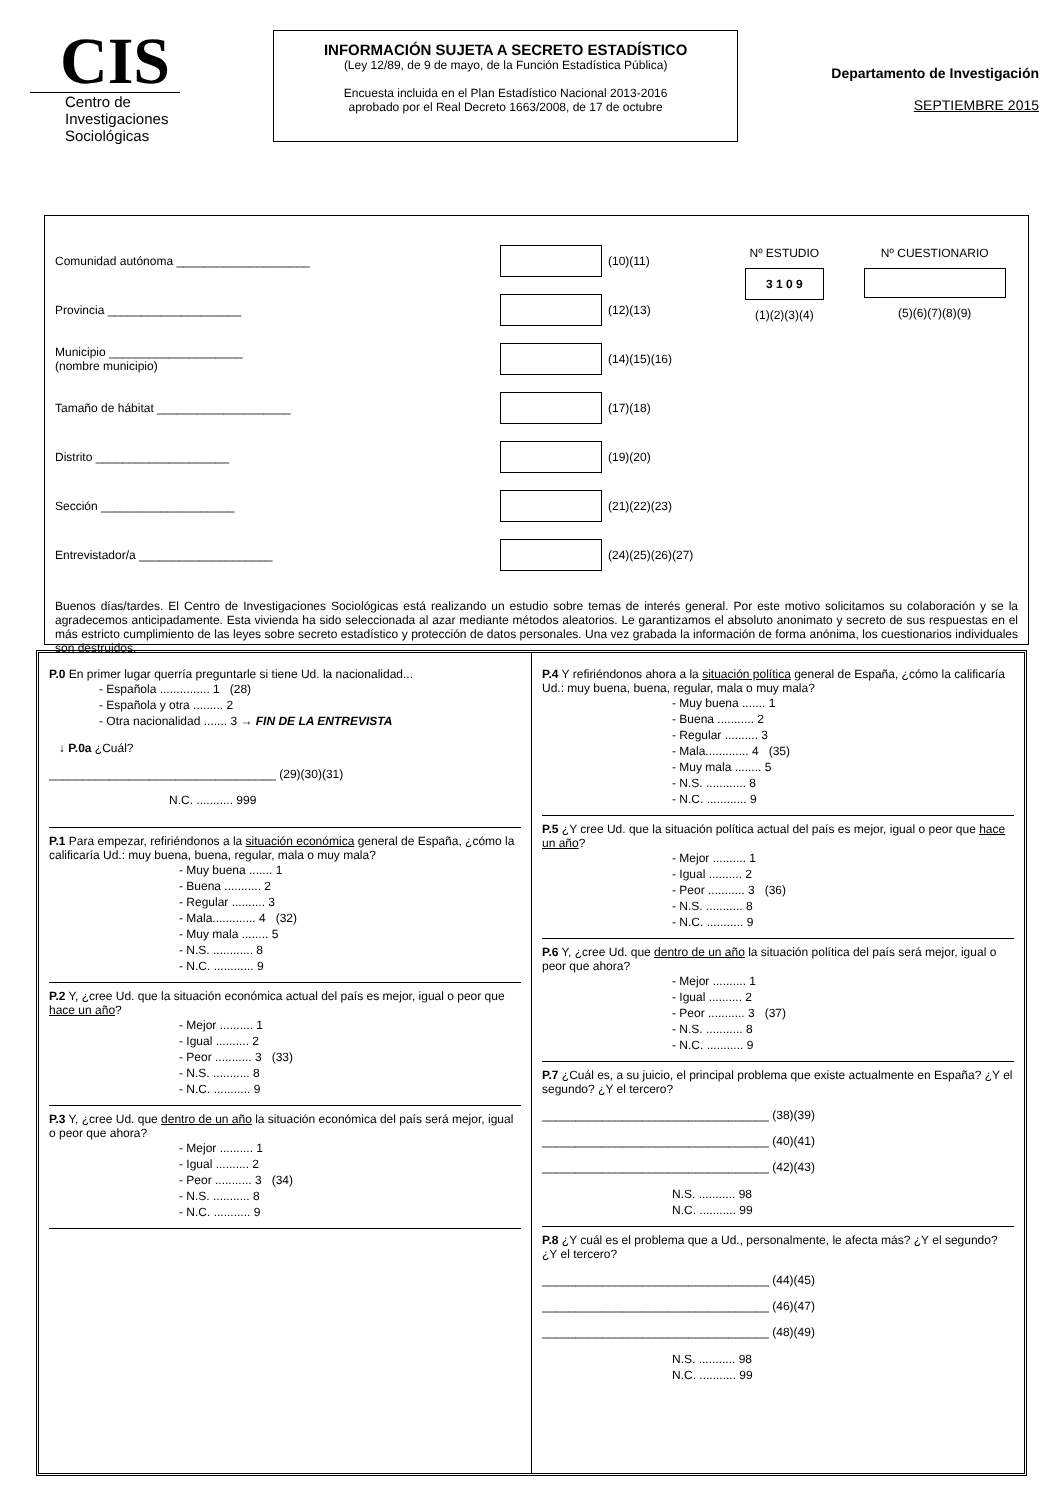CIS
Centro de
Investigaciones
Sociológicas
INFORMACIÓN SUJETA A SECRETO ESTADÍSTICO
(Ley 12/89, de 9 de mayo, de la Función Estadística Pública)
Encuesta incluida en el Plan Estadístico Nacional 2013-2016
aprobado por el Real Decreto 1663/2008, de 17 de octubre
Departamento de Investigación
SEPTIEMBRE 2015
Comunidad autónoma ____________________ (10)(11)
Provincia ____________________ (12)(13)
Municipio ____________________
(nombre municipio) (14)(15)(16)
Tamaño de hábitat ____________________ (17)(18)
Distrito ____________________ (19)(20)
Sección ____________________ (21)(22)(23)
Entrevistador/a ____________________ (24)(25)(26)(27)
Nº ESTUDIO
3 1 0 9
(1)(2)(3)(4)
Nº CUESTIONARIO
(5)(6)(7)(8)(9)
Buenos días/tardes. El Centro de Investigaciones Sociológicas está realizando un estudio sobre temas de interés general. Por este motivo solicitamos su colaboración y se la agradecemos anticipadamente. Esta vivienda ha sido seleccionada al azar mediante métodos aleatorios. Le garantizamos el absoluto anonimato y secreto de sus respuestas en el más estricto cumplimiento de las leyes sobre secreto estadístico y protección de datos personales. Una vez grabada la información de forma anónima, los cuestionarios individuales son destruidos.
P.0 En primer lugar querría preguntarle si tiene Ud. la nacionalidad...
- Española ............... 1 (28)
- Española y otra ......... 2
- Otra nacionalidad ....... 3 → FIN DE LA ENTREVISTA
↓ P.0a ¿Cuál?
__________________________________ (29)(30)(31)
N.C. ........... 999
P.1 Para empezar, refiriéndonos a la situación económica general de España, ¿cómo la calificaría Ud.: muy buena, buena, regular, mala o muy mala?
- Muy buena ....... 1
- Buena ........... 2
- Regular .......... 3
- Mala............. 4 (32)
- Muy mala ........ 5
- N.S. ............ 8
- N.C. ............ 9
P.2 Y, ¿cree Ud. que la situación económica actual del país es mejor, igual o peor que hace un año?
- Mejor .......... 1
- Igual .......... 2
- Peor ........... 3 (33)
- N.S. ........... 8
- N.C. ........... 9
P.3 Y, ¿cree Ud. que dentro de un año la situación económica del país será mejor, igual o peor que ahora?
- Mejor .......... 1
- Igual .......... 2
- Peor ........... 3 (34)
- N.S. ........... 8
- N.C. ........... 9
P.4 Y refiriéndonos ahora a la situación política general de España, ¿cómo la calificaría Ud.: muy buena, buena, regular, mala o muy mala?
- Muy buena ....... 1
- Buena ........... 2
- Regular .......... 3
- Mala............. 4 (35)
- Muy mala ........ 5
- N.S. ............ 8
- N.C. ............ 9
P.5 ¿Y cree Ud. que la situación política actual del país es mejor, igual o peor que hace un año?
- Mejor .......... 1
- Igual .......... 2
- Peor ........... 3 (36)
- N.S. ........... 8
- N.C. ........... 9
P.6 Y, ¿cree Ud. que dentro de un año la situación política del país será mejor, igual o peor que ahora?
- Mejor .......... 1
- Igual .......... 2
- Peor ........... 3 (37)
- N.S. ........... 8
- N.C. ........... 9
P.7 ¿Cuál es, a su juicio, el principal problema que existe actualmente en España? ¿Y el segundo? ¿Y el tercero?
__________________________________ (38)(39)
__________________________________ (40)(41)
__________________________________ (42)(43)
N.S. ........... 98
N.C. ........... 99
P.8 ¿Y cuál es el problema que a Ud., personalmente, le afecta más? ¿Y el segundo? ¿Y el tercero?
__________________________________ (44)(45)
__________________________________ (46)(47)
__________________________________ (48)(49)
N.S. ........... 98
N.C. ........... 99